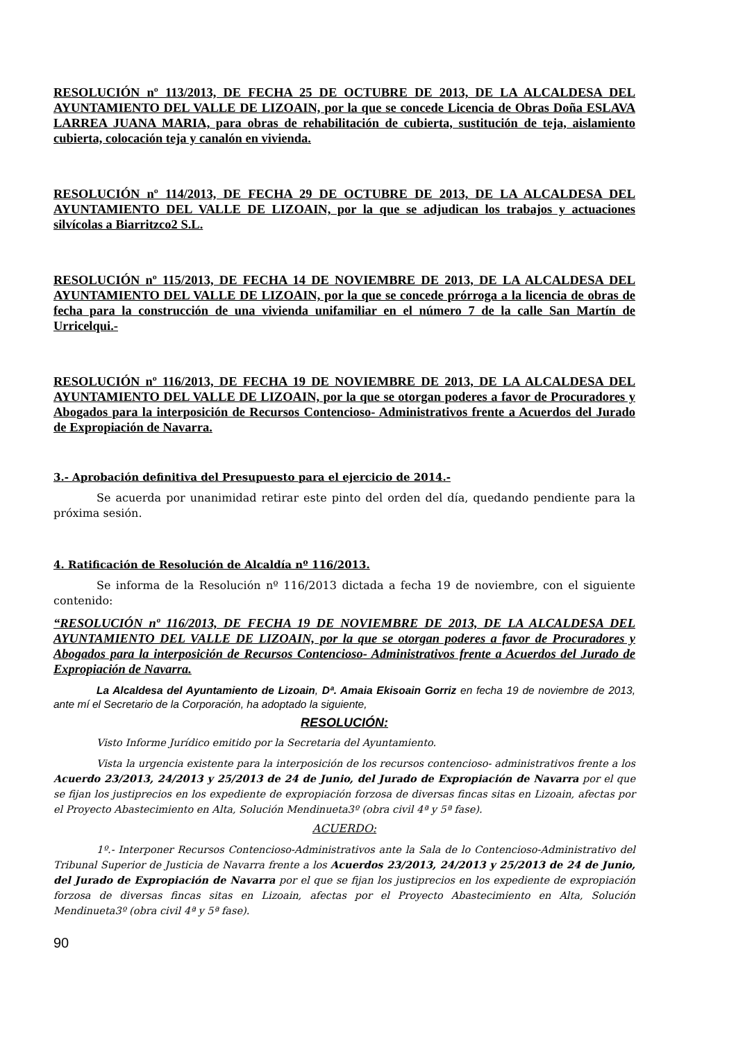RESOLUCIÓN nº 113/2013, DE FECHA 25 DE OCTUBRE DE 2013, DE LA ALCALDESA DEL AYUNTAMIENTO DEL VALLE DE LIZOAIN, por la que se concede Licencia de Obras Doña ESLAVA LARREA JUANA MARIA, para obras de rehabilitación de cubierta, sustitución de teja, aislamiento cubierta, colocación teja y canalón en vivienda.
RESOLUCIÓN nº 114/2013, DE FECHA 29 DE OCTUBRE DE 2013, DE LA ALCALDESA DEL AYUNTAMIENTO DEL VALLE DE LIZOAIN, por la que se adjudican los trabajos y actuaciones silvícolas a Biarritzco2 S.L.
RESOLUCIÓN nº 115/2013, DE FECHA 14 DE NOVIEMBRE DE 2013, DE LA ALCALDESA DEL AYUNTAMIENTO DEL VALLE DE LIZOAIN, por la que se concede prórroga a la licencia de obras de fecha para la construcción de una vivienda unifamiliar en el número 7 de la calle San Martín de Urricelqui.-
RESOLUCIÓN nº 116/2013, DE FECHA 19 DE NOVIEMBRE DE 2013, DE LA ALCALDESA DEL AYUNTAMIENTO DEL VALLE DE LIZOAIN, por la que se otorgan poderes a favor de Procuradores y Abogados para la interposición de Recursos Contencioso- Administrativos frente a Acuerdos del Jurado de Expropiación de Navarra.
3.- Aprobación definitiva del Presupuesto para el ejercicio de 2014.-
Se acuerda por unanimidad retirar este pinto del orden del día, quedando pendiente para la próxima sesión.
4. Ratificación de Resolución de Alcaldía nº 116/2013.
Se informa de la Resolución nº 116/2013 dictada a fecha 19 de noviembre, con el siguiente contenido:
“RESOLUCIÓN nº 116/2013, DE FECHA 19 DE NOVIEMBRE DE 2013, DE LA ALCALDESA DEL AYUNTAMIENTO DEL VALLE DE LIZOAIN, por la que se otorgan poderes a favor de Procuradores y Abogados para la interposición de Recursos Contencioso- Administrativos frente a Acuerdos del Jurado de Expropiación de Navarra.
La Alcaldesa del Ayuntamiento de Lizoain, Dª. Amaia Ekisoain Gorriz en fecha 19 de noviembre de 2013, ante mí el Secretario de la Corporación, ha adoptado la siguiente,
RESOLUCIÓN:
Visto Informe Jurídico emitido por la Secretaria del Ayuntamiento.
Vista la urgencia existente para la interposición de los recursos contencioso- administrativos frente a los Acuerdo 23/2013, 24/2013 y 25/2013 de 24 de Junio, del Jurado de Expropiación de Navarra por el que se fijan los justiprecios en los expediente de expropiación forzosa de diversas fincas sitas en Lizoain, afectas por el Proyecto Abastecimiento en Alta, Solución Mendinueta3º (obra civil 4ª y 5ª fase).
ACUERDO:
1º.- Interponer Recursos Contencioso-Administrativos ante la Sala de lo Contencioso-Administrativo del Tribunal Superior de Justicia de Navarra frente a los Acuerdos 23/2013, 24/2013 y 25/2013 de 24 de Junio, del Jurado de Expropiación de Navarra por el que se fijan los justiprecios en los expediente de expropiación forzosa de diversas fincas sitas en Lizoain, afectas por el Proyecto Abastecimiento en Alta, Solución Mendinueta3º (obra civil 4ª y 5ª fase).
90